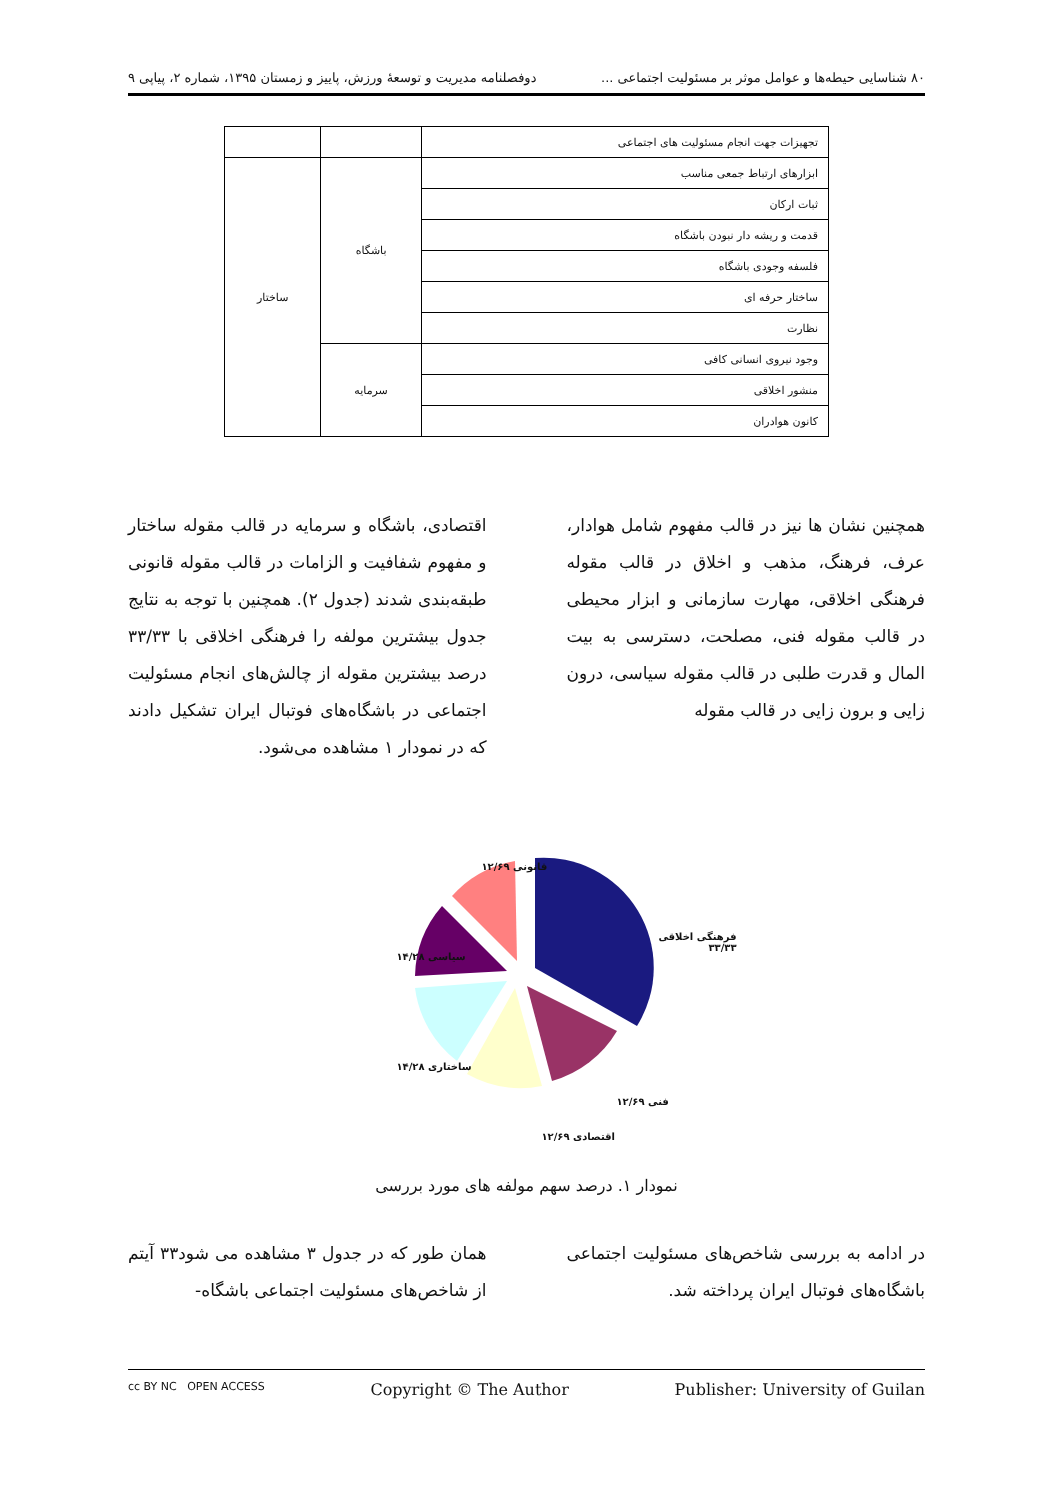٨٠ شناسایی حیطه‌ها و عوامل موثر بر مسئولیت اجتماعی ... دوفصلنامه مدیریت و توسعهٔ ورزش، پاییز و زمستان ۱۳۹۵، شماره ۲، پیاپی ۹
| تجهیزات جهت انجام مسئولیت های اجتماعی | | |
| ابزارهای ارتباط جمعی مناسب | باشگاه | ساختار |
| ثبات ارکان | | |
| قدمت و ریشه دار نبودن باشگاه | | |
| فلسفه وجودی باشگاه | | |
| ساختار حرفه ای | | |
| نظارت | | |
| وجود نیروی انسانی کافی | سرمایه | |
| منشور اخلاقی | | |
| کانون هوادران | | |
همچنین نشان ها نیز در قالب مفهوم شامل هوادار، عرف، فرهنگ، مذهب و اخلاق در قالب مقوله فرهنگی اخلاقی، مهارت سازمانی و ابزار محیطی در قالب مقوله فنی، مصلحت، دسترسی به بیت المال و قدرت طلبی در قالب مقوله سیاسی، درون زایی و برون زایی در قالب مقوله
اقتصادی، باشگاه و سرمایه در قالب مقوله ساختار و مفهوم شفافیت و الزامات در قالب مقوله قانونی طبقه‌بندی شدند (جدول ۲). همچنین با توجه به نتایج جدول بیشترین مولفه را فرهنگی اخلاقی با ۳۳/۳۳ درصد بیشترین مقوله از چالش‌های انجام مسئولیت اجتماعی در باشگاه‌های فوتبال ایران تشکیل دادند که در نمودار ۱ مشاهده می‌شود.
قانونی ۱۲/۶۹
فرهنگی اخلاقی ۳۳/۳۳
سیاسی ۱۴/۲۸
ساختاری ۱۴/۲۸
فنی ۱۲/۶۹
اقتصادی ۱۲/۶۹
نمودار ۱. درصد سهم مولفه های مورد بررسی
در ادامه به بررسی شاخص‌های مسئولیت اجتماعی باشگاه‌های فوتبال ایران پرداخته شد.
همان طور که در جدول ۳ مشاهده می شود۳۳ آیتم از شاخص‌های مسئولیت اجتماعی باشگاه-
cc BY NC OPEN ACCESS Copyright © The Author Publisher: University of Guilan